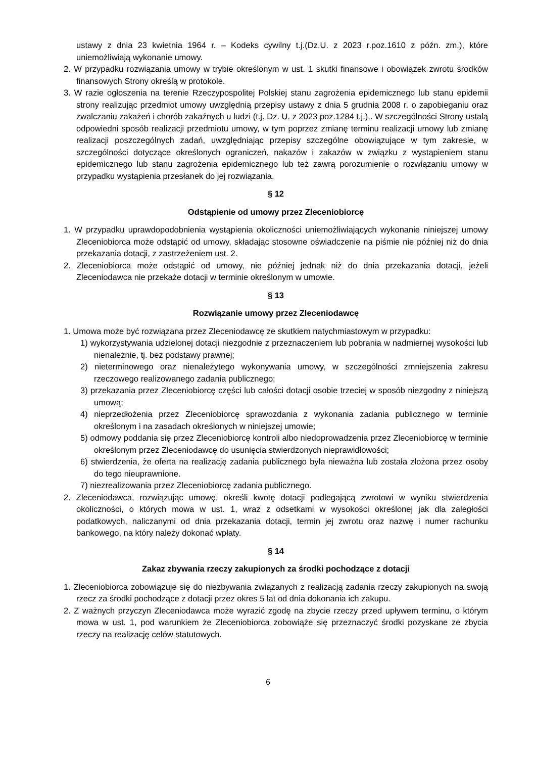ustawy z dnia 23 kwietnia 1964 r. – Kodeks cywilny t.j.(Dz.U. z 2023 r.poz.1610 z późn. zm.), które uniemożliwiają wykonanie umowy.
2. W przypadku rozwiązania umowy w trybie określonym w ust. 1 skutki finansowe i obowiązek zwrotu środków finansowych Strony określą w protokole.
3. W razie ogłoszenia na terenie Rzeczypospolitej Polskiej stanu zagrożenia epidemicznego lub stanu epidemii strony realizując przedmiot umowy uwzględnią przepisy ustawy z dnia 5 grudnia 2008 r. o zapobieganiu oraz zwalczaniu zakażeń i chorób zakaźnych u ludzi (t.j. Dz. U. z 2023 poz.1284 t.j.),. W szczególności Strony ustalą odpowiedni sposób realizacji przedmiotu umowy, w tym poprzez zmianę terminu realizacji umowy lub zmianę realizacji poszczególnych zadań, uwzględniając przepisy szczególne obowiązujące w tym zakresie, w szczególności dotyczące określonych ograniczeń, nakazów i zakazów w związku z wystąpieniem stanu epidemicznego lub stanu zagrożenia epidemicznego lub też zawrą porozumienie o rozwiązaniu umowy w przypadku wystąpienia przesłanek do jej rozwiązania.
§ 12
Odstąpienie od umowy przez Zleceniobiorcę
1. W przypadku uprawdopodobnienia wystąpienia okoliczności uniemożliwiających wykonanie niniejszej umowy Zleceniobiorca może odstąpić od umowy, składając stosowne oświadczenie na piśmie nie później niż do dnia przekazania dotacji, z zastrzeżeniem ust. 2.
2. Zleceniobiorca może odstąpić od umowy, nie później jednak niż do dnia przekazania dotacji, jeżeli Zleceniodawca nie przekaże dotacji w terminie określonym w umowie.
§ 13
Rozwiązanie umowy przez Zleceniodawcę
1. Umowa może być rozwiązana przez Zleceniodawcę ze skutkiem natychmiastowym w przypadku:
1) wykorzystywania udzielonej dotacji niezgodnie z przeznaczeniem lub pobrania w nadmiernej wysokości lub nienależnie, tj. bez podstawy prawnej;
2) nieterminowego oraz nienależytego wykonywania umowy, w szczególności zmniejszenia zakresu rzeczowego realizowanego zadania publicznego;
3) przekazania przez Zleceniobiorcę części lub całości dotacji osobie trzeciej w sposób niezgodny z niniejszą umową;
4) nieprzedłożenia przez Zleceniobiorcę sprawozdania z wykonania zadania publicznego w terminie określonym i na zasadach określonych w niniejszej umowie;
5) odmowy poddania się przez Zleceniobiorcę kontroli albo niedoprowadzenia przez Zleceniobiorcę w terminie określonym przez Zleceniodawcę do usunięcia stwierdzonych nieprawidłowości;
6) stwierdzenia, że oferta na realizację zadania publicznego była nieważna lub została złożona przez osoby do tego nieuprawnione.
7) niezrealizowania przez Zleceniobiorcę zadania publicznego.
2. Zleceniodawca, rozwiązując umowę, określi kwotę dotacji podlegającą zwrotowi w wyniku stwierdzenia okoliczności, o których mowa w ust. 1, wraz z odsetkami w wysokości określonej jak dla zaległości podatkowych, naliczanymi od dnia przekazania dotacji, termin jej zwrotu oraz nazwę i numer rachunku bankowego, na który należy dokonać wpłaty.
§ 14
Zakaz zbywania rzeczy zakupionych za środki pochodzące z dotacji
1. Zleceniobiorca zobowiązuje się do niezbywania związanych z realizacją zadania rzeczy zakupionych na swoją rzecz za środki pochodzące z dotacji przez okres 5 lat od dnia dokonania ich zakupu.
2. Z ważnych przyczyn Zleceniodawca może wyrazić zgodę na zbycie rzeczy przed upływem terminu, o którym mowa w ust. 1, pod warunkiem że Zleceniobiorca zobowiąże się przeznaczyć środki pozyskane ze zbycia rzeczy na realizację celów statutowych.
6